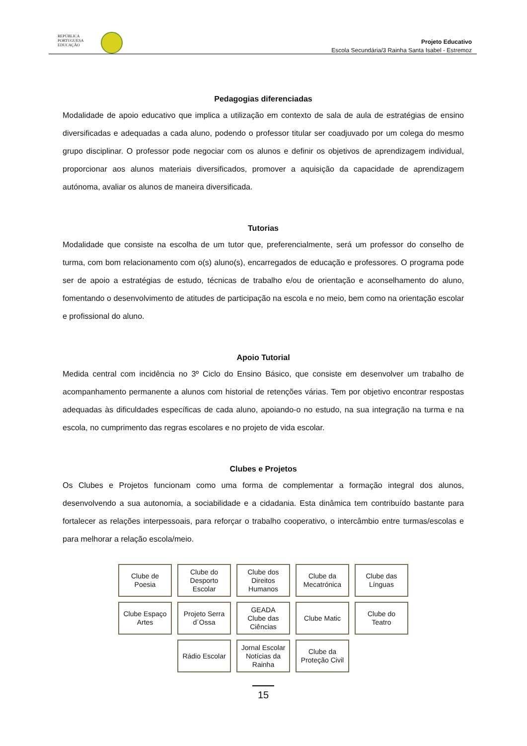REPÚBLICA
PORTUGUESA
EDUCAÇÃO
Projeto Educativo
Escola Secundária/3 Rainha Santa Isabel - Estremoz
Pedagogias diferenciadas
Modalidade de apoio educativo que implica a utilização em contexto de sala de aula de estratégias de ensino diversificadas e adequadas a cada aluno, podendo o professor titular ser coadjuvado por um colega do mesmo grupo disciplinar. O professor pode negociar com os alunos e definir os objetivos de aprendizagem individual, proporcionar aos alunos materiais diversificados, promover a aquisição da capacidade de aprendizagem autónoma, avaliar os alunos de maneira diversificada.
Tutorias
Modalidade que consiste na escolha de um tutor que, preferencialmente, será um professor do conselho de turma, com bom relacionamento com o(s) aluno(s), encarregados de educação e professores. O programa pode ser de apoio a estratégias de estudo, técnicas de trabalho e/ou de orientação e aconselhamento do aluno, fomentando o desenvolvimento de atitudes de participação na escola e no meio, bem como na orientação escolar e profissional do aluno.
Apoio Tutorial
Medida central com incidência no 3º Ciclo do Ensino Básico, que consiste em desenvolver um trabalho de acompanhamento permanente a alunos com historial de retenções várias. Tem por objetivo encontrar respostas adequadas às dificuldades específicas de cada aluno, apoiando-o no estudo, na sua integração na turma e na escola, no cumprimento das regras escolares e no projeto de vida escolar.
Clubes e Projetos
Os Clubes e Projetos funcionam como uma forma de complementar a formação integral dos alunos, desenvolvendo a sua autonomia, a sociabilidade e a cidadania. Esta dinâmica tem contribuído bastante para fortalecer as relações interpessoais, para reforçar o trabalho cooperativo, o intercâmbio entre turmas/escolas e para melhorar a relação escola/meio.
Clube de
Poesia
Clube do
Desporto
Escolar
Clube dos
Direitos
Humanos
Clube da
Mecatrónica
Clube das
Línguas
Clube Espaço
Artes
Projeto Serra
d´Ossa
GEADA
Clube das
Ciências
Clube Matic
Clube do
Teatro
Rádio Escolar
Jornal Escolar
Notícias da
Rainha
Clube da
Proteção Civil
15